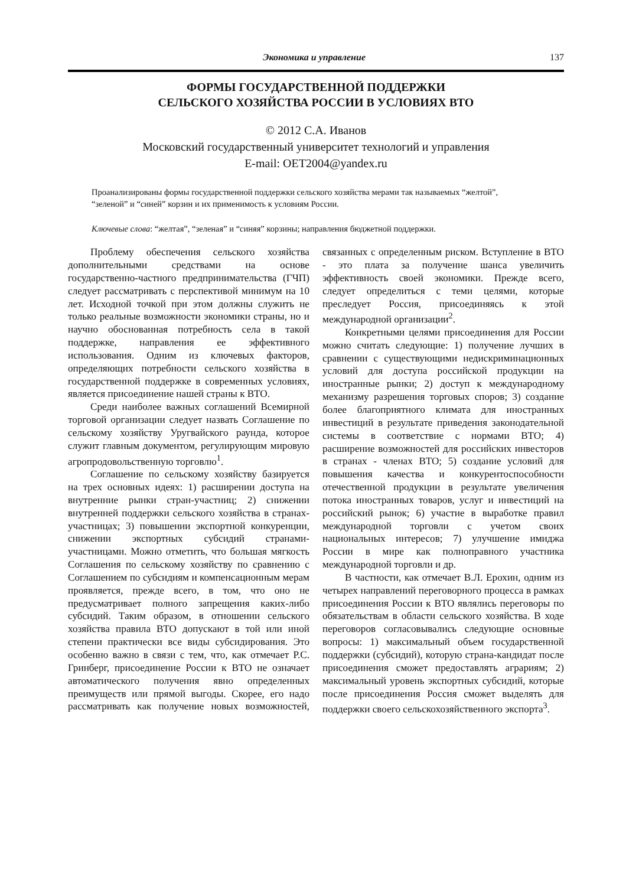Экономика и управление 137
ФОРМЫ ГОСУДАРСТВЕННОЙ ПОДДЕРЖКИ
СЕЛЬСКОГО ХОЗЯЙСТВА РОССИИ В УСЛОВИЯХ ВТО
© 2012 С.А. Иванов
Московский государственный университет технологий и управления
E-mail: OET2004@yandex.ru
Проанализированы формы государственной поддержки сельского хозяйства мерами так называемых “желтой”, “зеленой” и “синей” корзин и их применимость к условиям России.
Ключевые слова: “желтая”, “зеленая” и “синяя” корзины; направления бюджетной поддержки.
Проблему обеспечения сельского хозяйства дополнительными средствами на основе государственно-частного предпринимательства (ГЧП) следует рассматривать с перспективой минимум на 10 лет. Исходной точкой при этом должны служить не только реальные возможности экономики страны, но и научно обоснованная потребность села в такой поддержке, направления ее эффективного использования. Одним из ключевых факторов, определяющих потребности сельского хозяйства в государственной поддержке в современных условиях, является присоединение нашей страны к ВТО.
Среди наиболее важных соглашений Всемирной торговой организации следует назвать Соглашение по сельскому хозяйству Уругвайского раунда, которое служит главным документом, регулирующим мировую агропродовольственную торговлю<sup>1</sup>.
Соглашение по сельскому хозяйству базируется на трех основных идеях: 1) расширении доступа на внутренние рынки стран-участниц; 2) снижении внутренней поддержки сельского хозяйства в странах-участницах; 3) повышении экспортной конкуренции, снижении экспортных субсидий странами-участницами. Можно отметить, что большая мягкость Соглашения по сельскому хозяйству по сравнению с Соглашением по субсидиям и компенсационным мерам проявляется, прежде всего, в том, что оно не предусматривает полного запрещения каких-либо субсидий. Таким образом, в отношении сельского хозяйства правила ВТО допускают в той или иной степени практически все виды субсидирования. Это особенно важно в связи с тем, что, как отмечает Р.С. Гринберг, присоединение России к ВТО не означает автоматического получения явно определенных преимуществ или прямой выгоды. Скорее, его надо рассматривать как получение новых возможностей, связанных с определенным риском. Вступление в ВТО - это плата за получение шанса увеличить эффективность своей экономики. Прежде всего, следует определиться с теми целями, которые преследует Россия, присоединяясь к этой международной организации<sup>2</sup>.
Конкретными целями присоединения для России можно считать следующие: 1) получение лучших в сравнении с существующими недискриминационных условий для доступа российской продукции на иностранные рынки; 2) доступ к международному механизму разрешения торговых споров; 3) создание более благоприятного климата для иностранных инвестиций в результате приведения законодательной системы в соответствие с нормами ВТО; 4) расширение возможностей для российских инвесторов в странах - членах ВТО; 5) создание условий для повышения качества и конкурентоспособности отечественной продукции в результате увеличения потока иностранных товаров, услуг и инвестиций на российский рынок; 6) участие в выработке правил международной торговли с учетом своих национальных интересов; 7) улучшение имиджа России в мире как полноправного участника международной торговли и др.
В частности, как отмечает В.Л. Ерохин, одним из четырех направлений переговорного процесса в рамках присоединения России к ВТО являлись переговоры по обязательствам в области сельского хозяйства. В ходе переговоров согласовывались следующие основные вопросы: 1) максимальный объем государственной поддержки (субсидий), которую страна-кандидат после присоединения сможет предоставлять аграриям; 2) максимальный уровень экспортных субсидий, которые после присоединения Россия сможет выделять для поддержки своего сельскохозяйственного экспорта<sup>3</sup>.